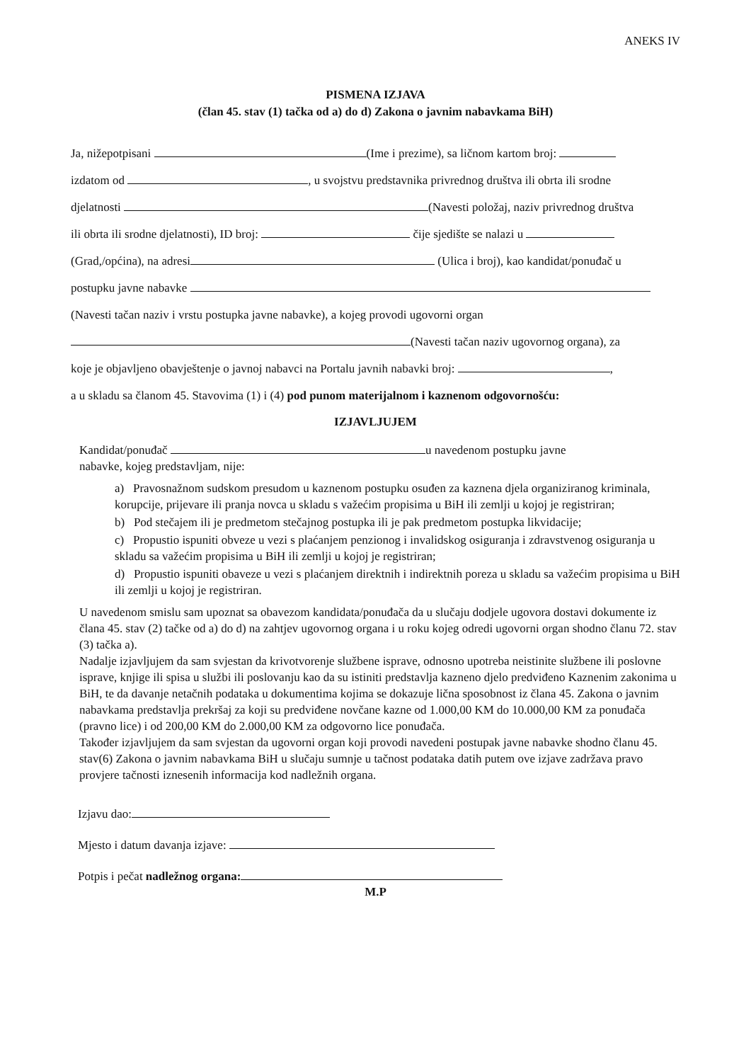ANEKS IV
PISMENA IZJAVA
(član 45. stav (1) tačka od a) do d) Zakona o javnim nabavkama BiH)
Ja, nižepotpisani (Ime i prezime), sa ličnom kartom broj:
izdatom od , u svojstvu predstavnika privrednog društva ili obrta ili srodne
djelatnosti (Navesti položaj, naziv privrednog društva
ili obrta ili srodne djelatnosti), ID broj: čije sjedište se nalazi u
(Grad,/općina), na adresi (Ulica i broj), kao kandidat/ponuđač u
postupku javne nabavke
(Navesti tačan naziv i vrstu postupka javne nabavke), a kojeg provodi ugovorni organ
(Navesti tačan naziv ugovornog organa), za
koje je objavljeno obavještenje o javnoj nabavci na Portalu javnih nabavki broj: ,
a u skladu sa članom 45. Stavovima (1) i (4) pod punom materijalnom i kaznenom odgovornošću:
IZJAVLJUJEM
Kandidat/ponuđač u navedenom postupku javne
nabavke, kojeg predstavljam, nije:
a) Pravosnažnom sudskom presudom u kaznenom postupku osuđen za kaznena djela organiziranog kriminala, korupcije, prijevare ili pranja novca u skladu s važećim propisima u BiH ili zemlji u kojoj je registriran;
b) Pod stečajem ili je predmetom stečajnog postupka ili je pak predmetom postupka likvidacije;
c) Propustio ispuniti obveze u vezi s plaćanjem penzionog i invalidskog osiguranja i zdravstvenog osiguranja u skladu sa važećim propisima u BiH ili zemlji u kojoj je registriran;
d) Propustio ispuniti obaveze u vezi s plaćanjem direktnih i indirektnih poreza u skladu sa važećim propisima u BiH ili zemlji u kojoj je registriran.
U navedenom smislu sam upoznat sa obavezom kandidata/ponuđača da u slučaju dodjele ugovora dostavi dokumente iz člana 45. stav (2) tačke od a) do d) na zahtjev ugovornog organa i u roku kojeg odredi ugovorni organ shodno članu 72. stav (3) tačka a).
Nadalje izjavljujem da sam svjestan da krivotvorenje službene isprave, odnosno upotreba neistinite službene ili poslovne isprave, knjige ili spisa u službi ili poslovanju kao da su istiniti predstavlja kazneno djelo predviđeno Kaznenim zakonima u BiH, te da davanje netačnih podataka u dokumentima kojima se dokazuje lična sposobnost iz člana 45. Zakona o javnim nabavkama predstavlja prekršaj za koji su predviđene novčane kazne od 1.000,00 KM do 10.000,00 KM za ponuđača (pravno lice) i od 200,00 KM do 2.000,00 KM za odgovorno lice ponuđača.
Također izjavljujem da sam svjestan da ugovorni organ koji provodi navedeni postupak javne nabavke shodno članu 45. stav(6) Zakona o javnim nabavkama BiH u slučaju sumnje u tačnost podataka datih putem ove izjave zadržava pravo provjere tačnosti iznesenih informacija kod nadležnih organa.
Izjavu dao:
Mjesto i datum davanja izjave:
Potpis i pečat nadležnog organa:
M.P